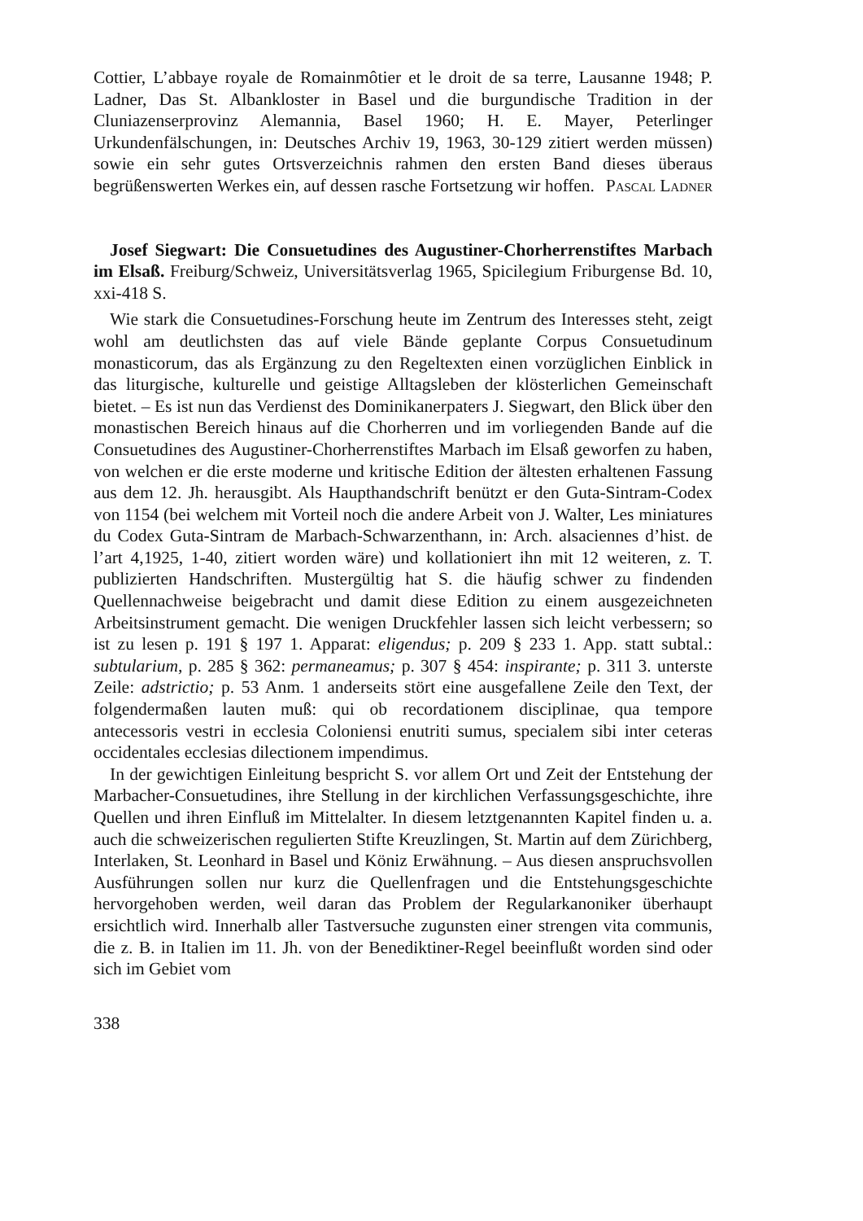Cottier, L’abbaye royale de Romainmôtier et le droit de sa terre, Lausanne 1948; P. Ladner, Das St. Albankloster in Basel und die burgundische Tradition in der Cluniazenserprovinz Alemannia, Basel 1960; H. E. Mayer, Peterlinger Urkundenfälschungen, in: Deutsches Archiv 19, 1963, 30-129 zitiert werden müssen) sowie ein sehr gutes Ortsverzeichnis rahmen den ersten Band dieses überaus begrüßenswerten Werkes ein, auf dessen rasche Fortsetzung wir hoffen.
Pascal Ladner
Josef Siegwart: Die Consuetudines des Augustiner-Chorherrenstiftes Marbach im Elsaß. Freiburg/Schweiz, Universitätsverlag 1965, Spicilegium Friburgense Bd. 10, xxi-418 S.
Wie stark die Consuetudines-Forschung heute im Zentrum des Interesses steht, zeigt wohl am deutlichsten das auf viele Bände geplante Corpus Consuetudinum monasticorum, das als Ergänzung zu den Regeltexten einen vorzüglichen Einblick in das liturgische, kulturelle und geistige Alltagsleben der klösterlichen Gemeinschaft bietet. – Es ist nun das Verdienst des Dominikanerpaters J. Siegwart, den Blick über den monastischen Bereich hinaus auf die Chorherren und im vorliegenden Bande auf die Consuetudines des Augustiner-Chorherrenstiftes Marbach im Elsaß geworfen zu haben, von welchen er die erste moderne und kritische Edition der ältesten erhaltenen Fassung aus dem 12. Jh. herausgibt. Als Haupthandschrift benützt er den Guta-Sintram-Codex von 1154 (bei welchem mit Vorteil noch die andere Arbeit von J. Walter, Les miniatures du Codex Guta-Sintram de Marbach-Schwarzenthann, in: Arch. alsaciennes d’hist. de l’art 4,1925, 1-40, zitiert worden wäre) und kollationiert ihn mit 12 weiteren, z. T. publizierten Handschriften. Mustergültig hat S. die häufig schwer zu findenden Quellennachweise beigebracht und damit diese Edition zu einem ausgezeichneten Arbeitsinstrument gemacht. Die wenigen Druckfehler lassen sich leicht verbessern; so ist zu lesen p. 191 § 197 1. Apparat: eligendus; p. 209 § 233 1. App. statt subtal.: subtularium, p. 285 § 362: permaneamus; p. 307 § 454: inspirante; p. 311 3. unterste Zeile: adstrictio; p. 53 Anm. 1 anderseits stört eine ausgefallene Zeile den Text, der folgendermaßen lauten muß: qui ob recordationem disciplinae, qua tempore antecessoris vestri in ecclesia Coloniensi enutriti sumus, specialem sibi inter ceteras occidentales ecclesias dilectionem impendimus.
In der gewichtigen Einleitung bespricht S. vor allem Ort und Zeit der Entstehung der Marbacher-Consuetudines, ihre Stellung in der kirchlichen Verfassungsgeschichte, ihre Quellen und ihren Einfluß im Mittelalter. In diesem letztgenannten Kapitel finden u. a. auch die schweizerischen regulierten Stifte Kreuzlingen, St. Martin auf dem Zürichberg, Interlaken, St. Leonhard in Basel und Köniz Erwähnung. – Aus diesen anspruchsvollen Ausführungen sollen nur kurz die Quellenfragen und die Entstehungsgeschichte hervorgehoben werden, weil daran das Problem der Regularkanoniker überhaupt ersichtlich wird. Innerhalb aller Tastversuche zugunsten einer strengen vita communis, die z. B. in Italien im 11. Jh. von der Benediktiner-Regel beeinflußt worden sind oder sich im Gebiet vom
338